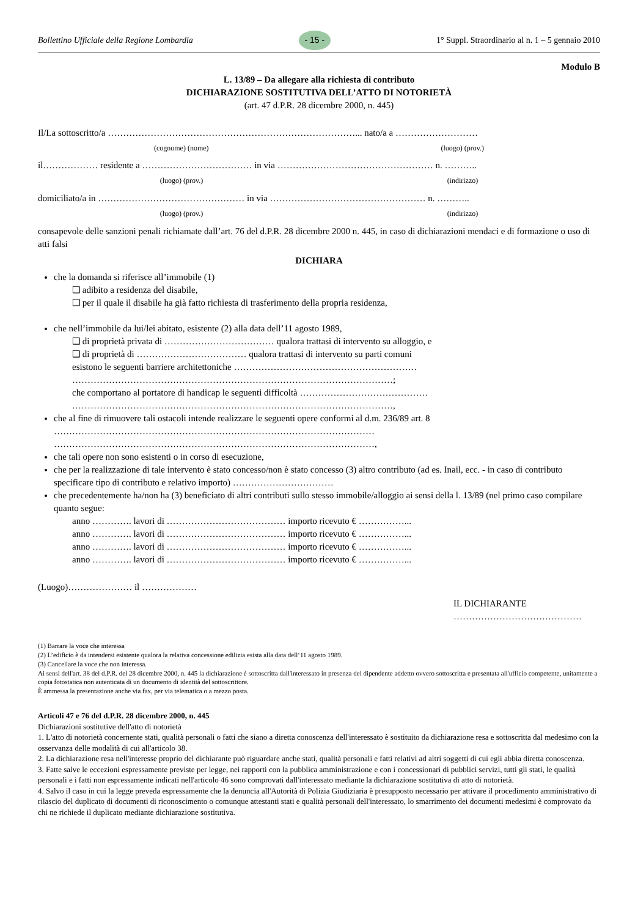Bollettino Ufficiale della Regione Lombardia - 15 - 1° Suppl. Straordinario al n. 1 – 5 gennaio 2010
Modulo B
L. 13/89 – Da allegare alla richiesta di contributo
DICHIARAZIONE SOSTITUTIVA DELL’ATTO DI NOTORIETÀ
(art. 47 d.P.R. 28 dicembre 2000, n. 445)
Il/La sottoscritto/a ………………………………………………………………………... nato/a a ………………………
(cognome) (nome) (luogo) (prov.)
il……………… residente a ……………………………… in via …………………………………………… n. ………..
(luogo) (prov.) (indirizzo)
domiciliato/a in ………………………………………… in via …………………………………………… n. ………..
(luogo) (prov.) (indirizzo)
consapevole delle sanzioni penali richiamate dall’art. 76 del d.P.R. 28 dicembre 2000 n. 445, in caso di dichiarazioni mendaci e di formazione o uso di atti falsi
DICHIARA
che la domanda si riferisce all’immobile (1)
❑ adibito a residenza del disabile,
❑ per il quale il disabile ha già fatto richiesta di trasferimento della propria residenza,
che nell’immobile da lui/lei abitato, esistente (2) alla data dell’11 agosto 1989,
❑ di proprietà privata di ……………………………… qualora trattasi di intervento su alloggio, e
❑ di proprietà di ……………………………… qualora trattasi di intervento su parti comuni
esistono le seguenti barriere architettoniche ……………………………………………………
……………………………………………………………………………………………;
che comportano al portatore di handicap le seguenti difficoltà ……………………………………
……………………………………………………………………………………………,
che al fine di rimuovere tali ostacoli intende realizzare le seguenti opere conformi al d.m. 236/89 art. 8 ……………………………………………………………………………………………
……………………………………………………………………………………………,
che tali opere non sono esistenti o in corso di esecuzione,
che per la realizzazione di tale intervento è stato concesso/non è stato concesso (3) altro contributo (ad es. Inail, ecc. - in caso di contributo specificare tipo di contributo e relativo importo) ……………………………
che precedentemente ha/non ha (3) beneficiato di altri contributi sullo stesso immobile/alloggio ai sensi della l. 13/89 (nel primo caso compilare quanto segue:
anno …………. lavori di ………………………………… importo ricevuto € ……………...
anno …………. lavori di ………………………………… importo ricevuto € ……………...
anno …………. lavori di ………………………………… importo ricevuto € ……………...
anno …………. lavori di ………………………………… importo ricevuto € ……………...
(Luogo)………………… il ………………
IL DICHIARANTE
……………………………………
(1) Barrare la voce che interessa
(2) L’edificio è da intendersi esistente qualora la relativa concessione edilizia esista alla data dell‘11 agosto 1989.
(3) Cancellare la voce che non interessa.
Ai sensi dell'art. 38 del d.P.R. del 28 dicembre 2000, n. 445 la dichiarazione è sottoscritta dall'interessato in presenza del dipendente addetto ovvero sottoscritta e presentata all'ufficio competente, unitamente a copia fotostatica non autenticata di un documento di identità del sottoscrittore.
È ammessa la presentazione anche via fax, per via telematica o a mezzo posta.
Articoli 47 e 76 del d.P.R. 28 dicembre 2000, n. 445
Dichiarazioni sostitutive dell'atto di notorietà
1. L'atto di notorietà concernente stati, qualità personali o fatti che siano a diretta conoscenza dell'interessato è sostituito da dichiarazione resa e sottoscritta dal medesimo con la osservanza delle modalità di cui all'articolo 38.
2. La dichiarazione resa nell'interesse proprio del dichiarante può riguardare anche stati, qualità personali e fatti relativi ad altri soggetti di cui egli abbia diretta conoscenza.
3. Fatte salve le eccezioni espressamente previste per legge, nei rapporti con la pubblica amministrazione e con i concessionari di pubblici servizi, tutti gli stati, le qualità personali e i fatti non espressamente indicati nell'articolo 46 sono comprovati dall'interessato mediante la dichiarazione sostitutiva di atto di notorietà.
4. Salvo il caso in cui la legge preveda espressamente che la denuncia all'Autorità di Polizia Giudiziaria è presupposto necessario per attivare il procedimento amministrativo di rilascio del duplicato di documenti di riconoscimento o comunque attestanti stati e qualità personali dell'interessato, lo smarrimento dei documenti medesimi è comprovato da chi ne richiede il duplicato mediante dichiarazione sostitutiva.